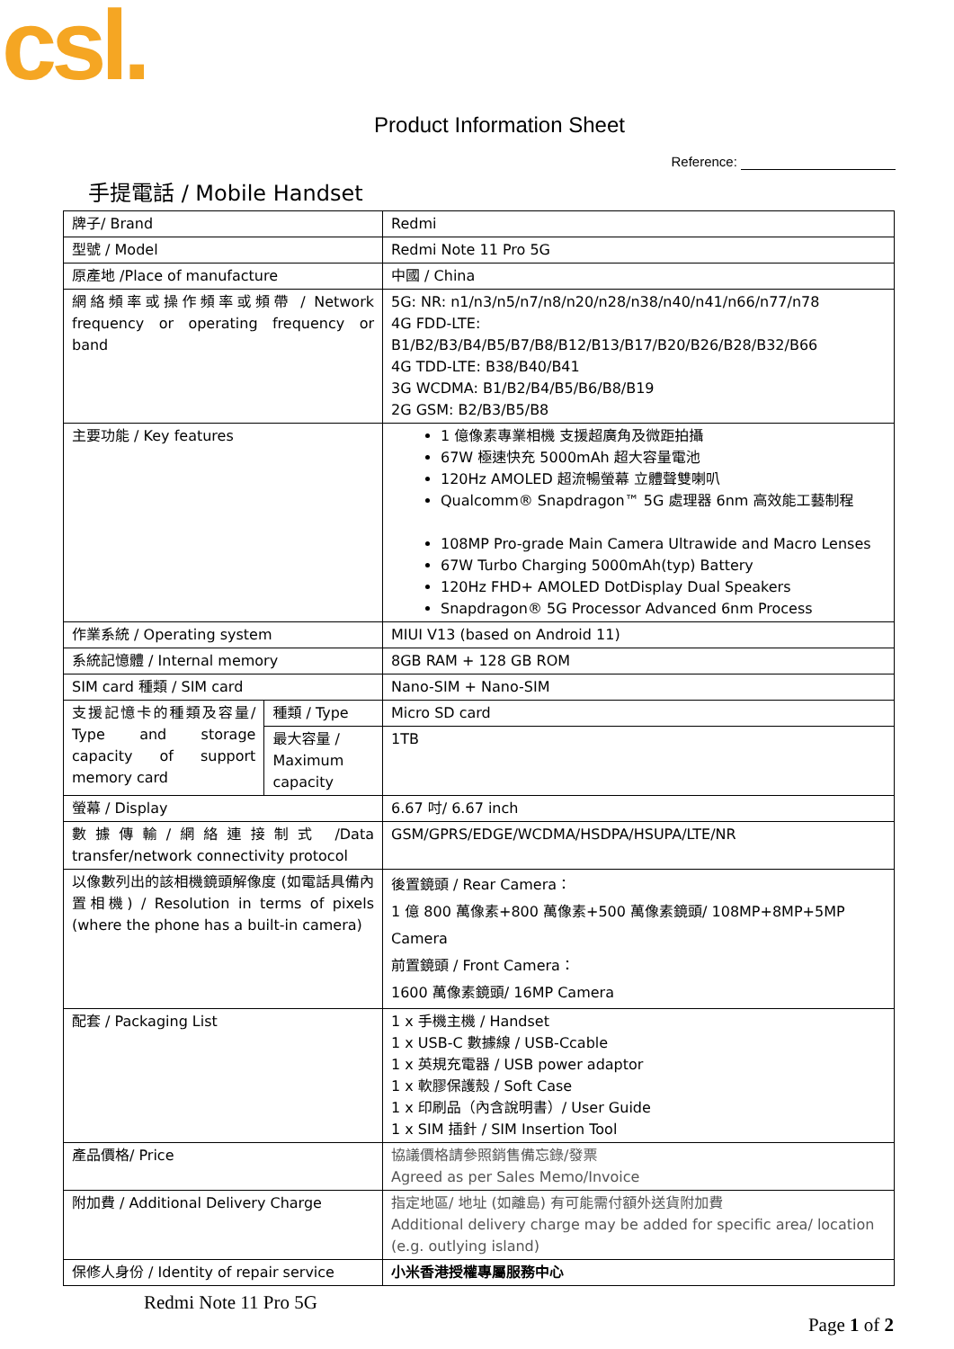csl.
Product Information Sheet
Reference:
手提電話 / Mobile Handset
| 牌子/ Brand | | Redmi |
| 型號 / Model | | Redmi Note 11 Pro 5G |
| 原產地 /Place of manufacture | | 中國 / China |
| 網絡頻率或操作頻率或頻帶 / Network frequency or operating frequency or band | | 5G: NR: n1/n3/n5/n7/n8/n20/n28/n38/n40/n41/n66/n77/n78 4G FDD-LTE: B1/B2/B3/B4/B5/B7/B8/B12/B13/B17/B20/B26/B28/B32/B66 4G TDD-LTE: B38/B40/B41 3G WCDMA: B1/B2/B4/B5/B6/B8/B19 2G GSM: B2/B3/B5/B8 |
| 主要功能 / Key features | | 1 億像素專業相機 支援超廣角及微距拍攝 67W 極速快充 5000mAh 超大容量電池 120Hz AMOLED 超流暢螢幕 立體聲雙喇叭 Qualcomm® Snapdragon™ 5G 處理器 6nm 高效能工藝制程 108MP Pro-grade Main Camera Ultrawide and Macro Lenses 67W Turbo Charging 5000mAh(typ) Battery 120Hz FHD+ AMOLED DotDisplay Dual Speakers Snapdragon® 5G Processor Advanced 6nm Process |
| 作業系統 / Operating system | | MIUI V13 (based on Android 11) |
| 系統記憶體 / Internal memory | | 8GB RAM + 128 GB ROM |
| SIM card 種類 / SIM card | | Nano-SIM + Nano-SIM |
| 支援記憶卡的種類及容量/ Type and storage capacity of support memory card | 種類 / Type | Micro SD card |
| | 最大容量 / Maximum capacity | 1TB |
| 螢幕 / Display | | 6.67 吋/ 6.67 inch |
| 數據傳輸/網絡連接制式 /Data transfer/network connectivity protocol | | GSM/GPRS/EDGE/WCDMA/HSDPA/HSUPA/LTE/NR |
| 以像數列出的該相機鏡頭解像度 (如電話具備內置相機) / Resolution in terms of pixels (where the phone has a built-in camera) | | 後置鏡頭 / Rear Camera： 1 億 800 萬像素+800 萬像素+500 萬像素鏡頭/ 108MP+8MP+5MP Camera 前置鏡頭 / Front Camera： 1600 萬像素鏡頭/ 16MP Camera |
| 配套 / Packaging List | | 1 x 手機主機 / Handset 1 x USB-C 數據線 / USB-Ccable 1 x 英規充電器 / USB power adaptor 1 x 軟膠保護殼 / Soft Case 1 x 印刷品（內含說明書）/ User Guide 1 x SIM 插針 / SIM Insertion Tool |
| 產品價格/ Price | | 協議價格請參照銷售備忘錄/發票 Agreed as per Sales Memo/Invoice |
| 附加費 / Additional Delivery Charge | | 指定地區/ 地址 (如離島) 有可能需付額外送貨附加費 Additional delivery charge may be added for specific area/ location (e.g. outlying island) |
| 保修人身份 / Identity of repair service | | 小米香港授權專屬服務中心 |
Redmi Note 11 Pro 5G
Page 1 of 2